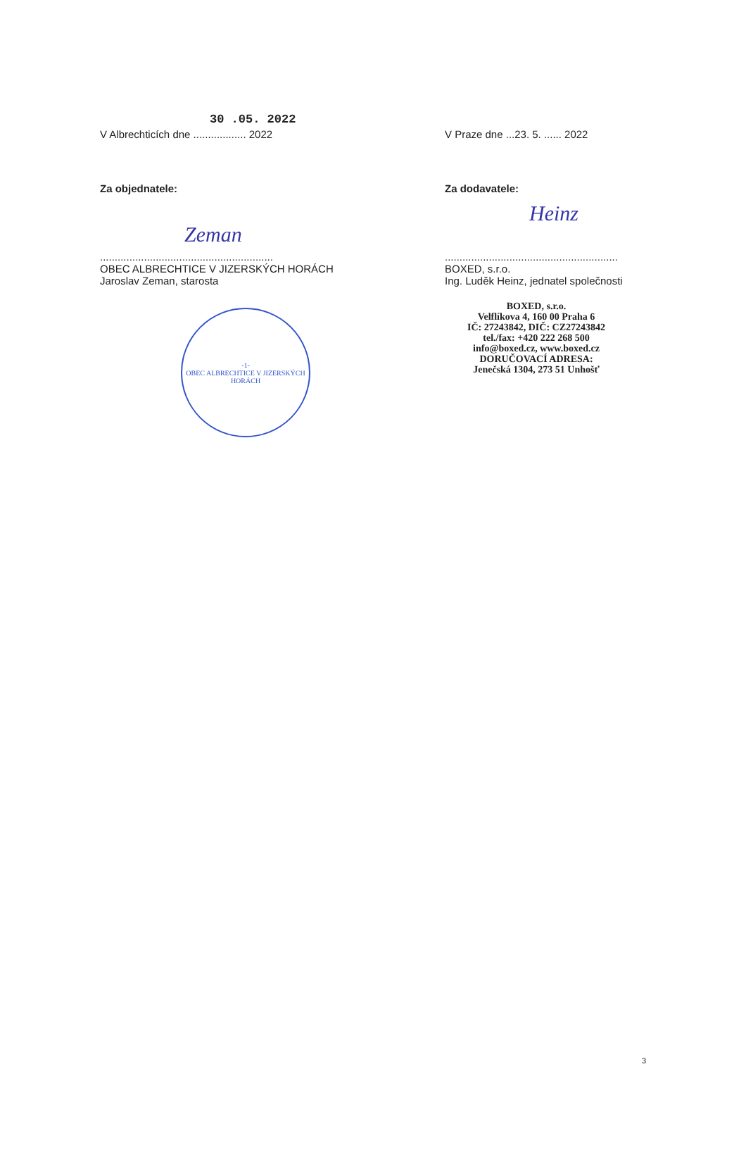30 .05. 2022
V Albrechticích dne .................. 2022
Za objednatele:
Zeman
...........................................................
OBEC ALBRECHTICE V JIZERSKÝCH HORÁCH
Jaroslav Zeman, starosta
-1-
OBEC ALBRECHTICE V JIZERSKÝCH HORÁCH
V Praze dne ...23. 5. ...... 2022
Za dodavatele:
Heinz
...........................................................
BOXED, s.r.o.
Ing. Luděk Heinz, jednatel společnosti
BOXED, s.r.o.
Velflíkova 4, 160 00 Praha 6
IČ: 27243842, DIČ: CZ27243842
tel./fax: +420 222 268 500
info@boxed.cz, www.boxed.cz
DORUČOVACÍ ADRESA:
Jenečská 1304, 273 51 Unhošť
3